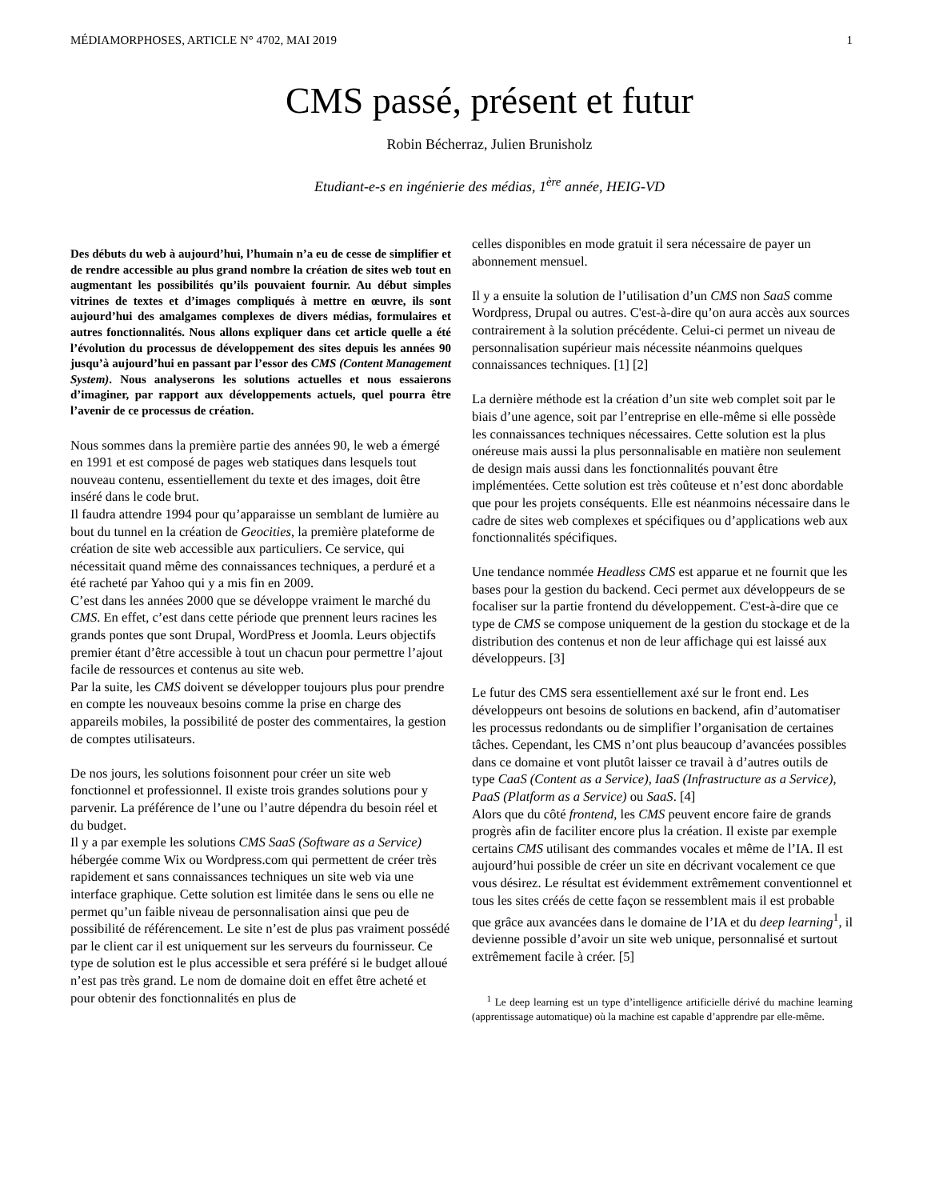MÉDIAMORPHOSES, ARTICLE N° 4702, MAI 2019 1
CMS passé, présent et futur
Robin Bécherraz, Julien Brunisholz
Etudiant-e-s en ingénierie des médias, 1<sup>ère</sup> année, HEIG-VD
Des débuts du web à aujourd’hui, l’humain n’a eu de cesse de simplifier et de rendre accessible au plus grand nombre la création de sites web tout en augmentant les possibilités qu’ils pouvaient fournir. Au début simples vitrines de textes et d’images compliqués à mettre en œuvre, ils sont aujourd’hui des amalgames complexes de divers médias, formulaires et autres fonctionnalités. Nous allons expliquer dans cet article quelle a été l’évolution du processus de développement des sites depuis les années 90 jusqu’à aujourd’hui en passant par l’essor des CMS (Content Management System). Nous analyserons les solutions actuelles et nous essaierons d’imaginer, par rapport aux développements actuels, quel pourra être l’avenir de ce processus de création.
Nous sommes dans la première partie des années 90, le web a émergé en 1991 et est composé de pages web statiques dans lesquels tout nouveau contenu, essentiellement du texte et des images, doit être inséré dans le code brut.
Il faudra attendre 1994 pour qu’apparaisse un semblant de lumière au bout du tunnel en la création de Geocities, la première plateforme de création de site web accessible aux particuliers. Ce service, qui nécessitait quand même des connaissances techniques, a perduré et a été racheté par Yahoo qui y a mis fin en 2009.
C’est dans les années 2000 que se développe vraiment le marché du CMS. En effet, c’est dans cette période que prennent leurs racines les grands pontes que sont Drupal, WordPress et Joomla. Leurs objectifs premier étant d’être accessible à tout un chacun pour permettre l’ajout facile de ressources et contenus au site web.
Par la suite, les CMS doivent se développer toujours plus pour prendre en compte les nouveaux besoins comme la prise en charge des appareils mobiles, la possibilité de poster des commentaires, la gestion de comptes utilisateurs.
De nos jours, les solutions foisonnent pour créer un site web fonctionnel et professionnel. Il existe trois grandes solutions pour y parvenir. La préférence de l’une ou l’autre dépendra du besoin réel et du budget.
Il y a par exemple les solutions CMS SaaS (Software as a Service) hébergée comme Wix ou Wordpress.com qui permettent de créer très rapidement et sans connaissances techniques un site web via une interface graphique. Cette solution est limitée dans le sens ou elle ne permet qu’un faible niveau de personnalisation ainsi que peu de possibilité de référencement. Le site n’est de plus pas vraiment possédé par le client car il est uniquement sur les serveurs du fournisseur. Ce type de solution est le plus accessible et sera préféré si le budget alloué n’est pas très grand. Le nom de domaine doit en effet être acheté et pour obtenir des fonctionnalités en plus de
celles disponibles en mode gratuit il sera nécessaire de payer un abonnement mensuel.
Il y a ensuite la solution de l’utilisation d’un CMS non SaaS comme Wordpress, Drupal ou autres. C'est-à-dire qu’on aura accès aux sources contrairement à la solution précédente. Celui-ci permet un niveau de personnalisation supérieur mais nécessite néanmoins quelques connaissances techniques. [1] [2]
La dernière méthode est la création d’un site web complet soit par le biais d’une agence, soit par l’entreprise en elle-même si elle possède les connaissances techniques nécessaires. Cette solution est la plus onéreuse mais aussi la plus personnalisable en matière non seulement de design mais aussi dans les fonctionnalités pouvant être implémentées. Cette solution est très coûteuse et n’est donc abordable que pour les projets conséquents. Elle est néanmoins nécessaire dans le cadre de sites web complexes et spécifiques ou d’applications web aux fonctionnalités spécifiques.
Une tendance nommée Headless CMS est apparue et ne fournit que les bases pour la gestion du backend. Ceci permet aux développeurs de se focaliser sur la partie frontend du développement. C'est-à-dire que ce type de CMS se compose uniquement de la gestion du stockage et de la distribution des contenus et non de leur affichage qui est laissé aux développeurs. [3]
Le futur des CMS sera essentiellement axé sur le front end. Les développeurs ont besoins de solutions en backend, afin d’automatiser les processus redondants ou de simplifier l’organisation de certaines tâches. Cependant, les CMS n’ont plus beaucoup d’avancées possibles dans ce domaine et vont plutôt laisser ce travail à d’autres outils de type CaaS (Content as a Service), IaaS (Infrastructure as a Service), PaaS (Platform as a Service) ou SaaS. [4]
Alors que du côté frontend, les CMS peuvent encore faire de grands progrès afin de faciliter encore plus la création. Il existe par exemple certains CMS utilisant des commandes vocales et même de l’IA. Il est aujourd’hui possible de créer un site en décrivant vocalement ce que vous désirez. Le résultat est évidemment extrêmement conventionnel et tous les sites créés de cette façon se ressemblent mais il est probable que grâce aux avancées dans le domaine de l’IA et du deep learning<sup>1</sup>, il devienne possible d’avoir un site web unique, personnalisé et surtout extrêmement facile à créer. [5]
<sup>1</sup> Le deep learning est un type d’intelligence artificielle dérivé du machine learning (apprentissage automatique) où la machine est capable d’apprendre par elle-même.